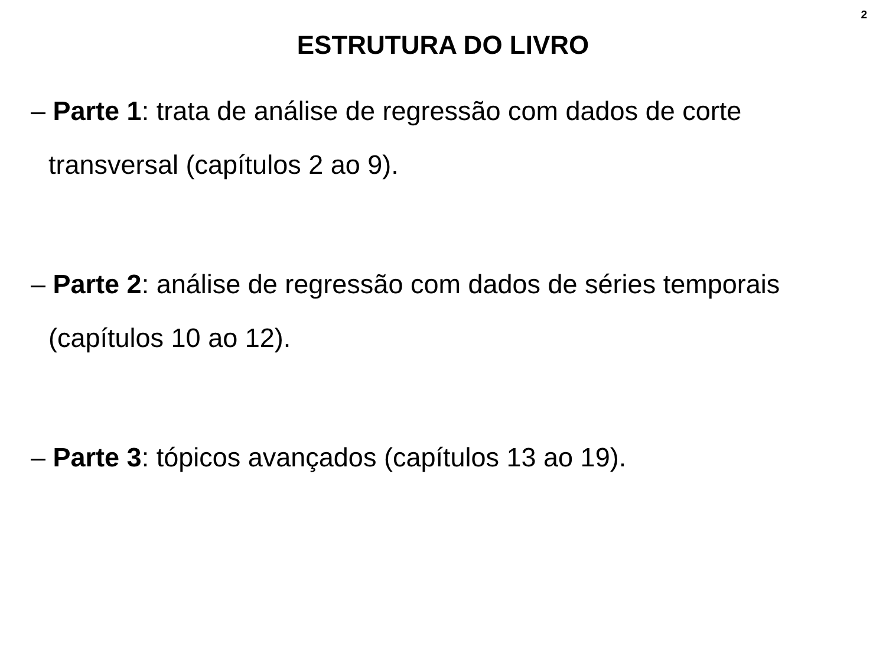2
ESTRUTURA DO LIVRO
– Parte 1: trata de análise de regressão com dados de corte transversal (capítulos 2 ao 9).
– Parte 2: análise de regressão com dados de séries temporais (capítulos 10 ao 12).
– Parte 3: tópicos avançados (capítulos 13 ao 19).